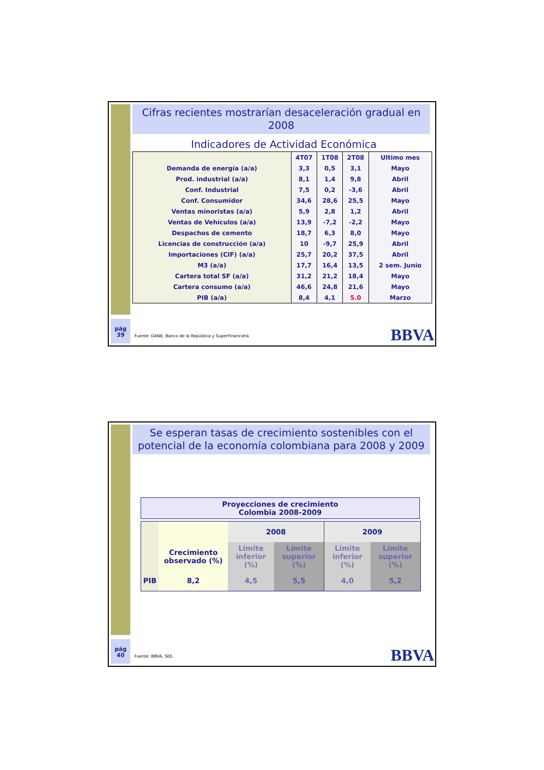Cifras recientes mostrarían desaceleración gradual en 2008
Indicadores de Actividad Económica
| | 4T07 | 1T08 | 2T08 | Ultimo mes |
| --- | --- | --- | --- | --- |
| Demanda de energía (a/a) | 3,3 | 0,5 | 3,1 | Mayo |
| Prod. industrial (a/a) | 8,1 | 1,4 | 9,8 | Abril |
| Conf. Industrial | 7,5 | 0,2 | -3,6 | Abril |
| Conf. Consumidor | 34,6 | 28,6 | 25,5 | Mayo |
| Ventas minoristas (a/a) | 5,9 | 2,8 | 1,2 | Abril |
| Ventas de Vehículos (a/a) | 13,9 | -7,2 | -2,2 | Mayo |
| Despachos de cemento | 18,7 | 6,3 | 8,0 | Mayo |
| Licencias de construcción (a/a) | 10 | -9,7 | 25,9 | Abril |
| Importaciones (CIF) (a/a) | 25,7 | 20,2 | 37,5 | Abril |
| M3 (a/a) | 17,7 | 16,4 | 13,5 | 2 sem. Junio |
| Cartera total SF (a/a) | 31,2 | 21,2 | 18,4 | Mayo |
| Cartera consumo (a/a) | 46,6 | 24,8 | 21,6 | Mayo |
| PIB (a/a) | 8,4 | 4,1 | 5.0 | Marzo |
pág
39
Fuente: DANE, Banco de la República y SuperFinanciera
BBVA
Se esperan tasas de crecimiento sostenibles con el
potencial de la economía colombiana para 2008 y 2009
Proyecciones de crecimiento
Colombia 2008-2009
| | | 2008 | | 2009 | |
| | Crecimiento observado (%) | Límite inferior (%) | Límite superior (%) | Límite inferior (%) | Límite superior (%) |
| PIB | 8,2 | 4,5 | 5,5 | 4,0 | 5,2 |
pág
40
Fuente: BBVA, SEE. BBVA